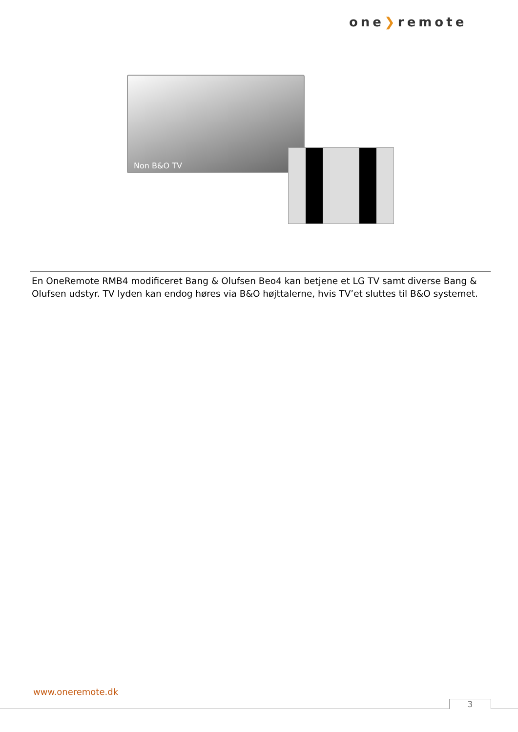one❯remote
Non B&O TV
En OneRemote RMB4 modificeret Bang & Olufsen Beo4 kan betjene et LG TV samt diverse Bang & Olufsen udstyr. TV lyden kan endog høres via B&O højttalerne, hvis TV’et sluttes til B&O systemet.
www.oneremote.dk
3